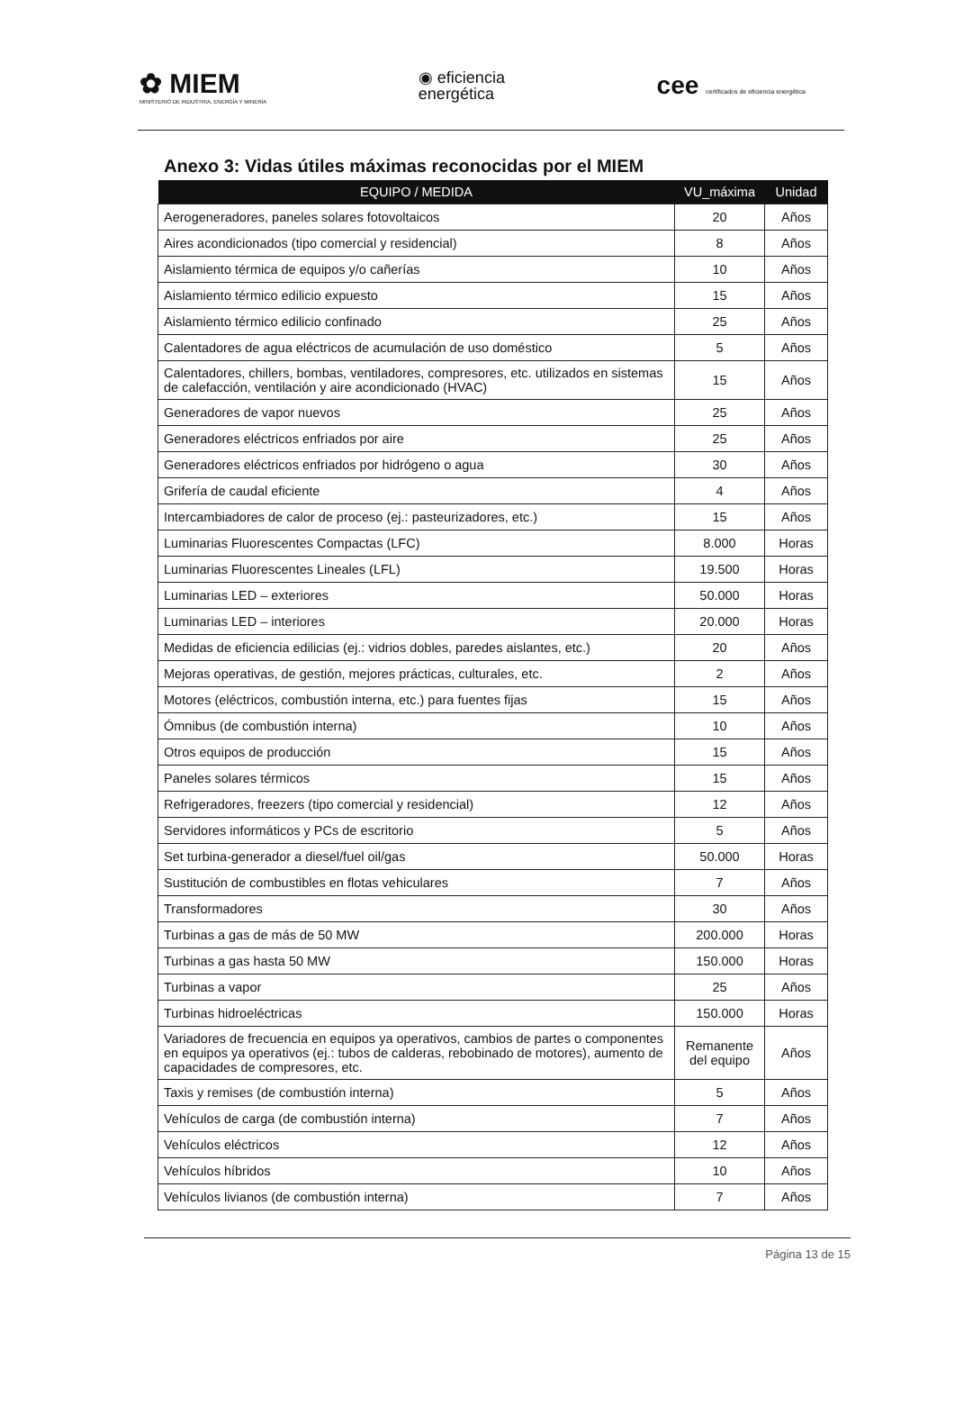✿ MIEM
MINISTERIO DE INDUSTRIA, ENERGÍA Y MINERÍA
◉ eficiencia
energética
cee certificados de eficiencia energética
Anexo 3: Vidas útiles máximas reconocidas por el MIEM
| EQUIPO / MEDIDA | VU_máxima | Unidad |
| --- | --- | --- |
| Aerogeneradores, paneles solares fotovoltaicos | 20 | Años |
| Aires acondicionados (tipo comercial y residencial) | 8 | Años |
| Aislamiento térmica de equipos y/o cañerías | 10 | Años |
| Aislamiento térmico edilicio expuesto | 15 | Años |
| Aislamiento térmico edilicio confinado | 25 | Años |
| Calentadores de agua eléctricos de acumulación de uso doméstico | 5 | Años |
| Calentadores, chillers, bombas, ventiladores, compresores, etc. utilizados en sistemas de calefacción, ventilación y aire acondicionado (HVAC) | 15 | Años |
| Generadores de vapor nuevos | 25 | Años |
| Generadores eléctricos enfriados por aire | 25 | Años |
| Generadores eléctricos enfriados por hidrógeno o agua | 30 | Años |
| Grifería de caudal eficiente | 4 | Años |
| Intercambiadores de calor de proceso (ej.: pasteurizadores, etc.) | 15 | Años |
| Luminarias Fluorescentes Compactas (LFC) | 8.000 | Horas |
| Luminarias Fluorescentes Lineales (LFL) | 19.500 | Horas |
| Luminarias LED – exteriores | 50.000 | Horas |
| Luminarias LED – interiores | 20.000 | Horas |
| Medidas de eficiencia edilicias (ej.: vidrios dobles, paredes aislantes, etc.) | 20 | Años |
| Mejoras operativas, de gestión, mejores prácticas, culturales, etc. | 2 | Años |
| Motores (eléctricos, combustión interna, etc.) para fuentes fijas | 15 | Años |
| Ómnibus (de combustión interna) | 10 | Años |
| Otros equipos de producción | 15 | Años |
| Paneles solares térmicos | 15 | Años |
| Refrigeradores, freezers (tipo comercial y residencial) | 12 | Años |
| Servidores informáticos y PCs de escritorio | 5 | Años |
| Set turbina-generador a diesel/fuel oil/gas | 50.000 | Horas |
| Sustitución de combustibles en flotas vehiculares | 7 | Años |
| Transformadores | 30 | Años |
| Turbinas a gas de más de 50 MW | 200.000 | Horas |
| Turbinas a gas hasta 50 MW | 150.000 | Horas |
| Turbinas a vapor | 25 | Años |
| Turbinas hidroeléctricas | 150.000 | Horas |
| Variadores de frecuencia en equipos ya operativos, cambios de partes o componentes en equipos ya operativos (ej.: tubos de calderas, rebobinado de motores), aumento de capacidades de compresores, etc. | Remanente del equipo | Años |
| Taxis y remises (de combustión interna) | 5 | Años |
| Vehículos de carga (de combustión interna) | 7 | Años |
| Vehículos eléctricos | 12 | Años |
| Vehículos híbridos | 10 | Años |
| Vehículos livianos (de combustión interna) | 7 | Años |
Página 13 de 15